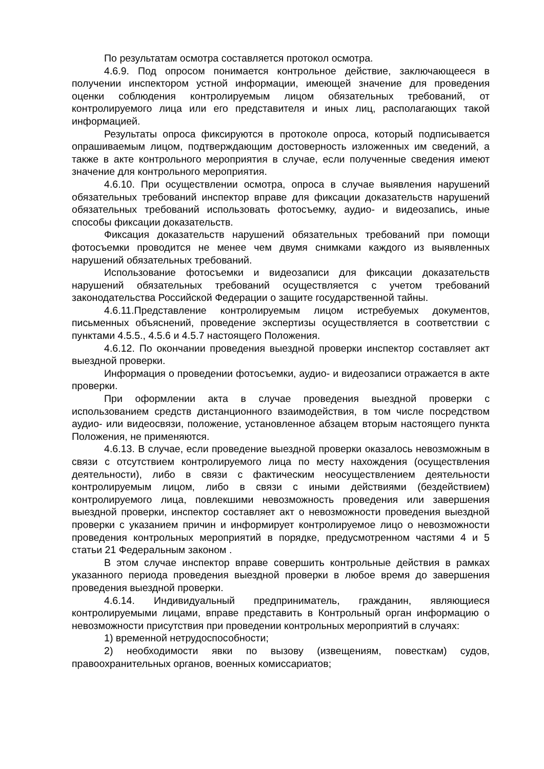По результатам осмотра составляется протокол осмотра.
4.6.9. Под опросом понимается контрольное действие, заключающееся в получении инспектором устной информации, имеющей значение для проведения оценки соблюдения контролируемым лицом обязательных требований, от контролируемого лица или его представителя и иных лиц, располагающих такой информацией.
Результаты опроса фиксируются в протоколе опроса, который подписывается опрашиваемым лицом, подтверждающим достоверность изложенных им сведений, а также в акте контрольного мероприятия в случае, если полученные сведения имеют значение для контрольного мероприятия.
4.6.10. При осуществлении осмотра, опроса в случае выявления нарушений обязательных требований инспектор вправе для фиксации доказательств нарушений обязательных требований использовать фотосъемку, аудио- и видеозапись, иные способы фиксации доказательств.
Фиксация доказательств нарушений обязательных требований при помощи фотосъемки проводится не менее чем двумя снимками каждого из выявленных нарушений обязательных требований.
Использование фотосъемки и видеозаписи для фиксации доказательств нарушений обязательных требований осуществляется с учетом требований законодательства Российской Федерации о защите государственной тайны.
4.6.11.Представление контролируемым лицом истребуемых документов, письменных объяснений, проведение экспертизы осуществляется в соответствии с пунктами 4.5.5., 4.5.6 и 4.5.7 настоящего Положения.
4.6.12. По окончании проведения выездной проверки инспектор составляет акт выездной проверки.
Информация о проведении фотосъемки, аудио- и видеозаписи отражается в акте проверки.
При оформлении акта в случае проведения выездной проверки с использованием средств дистанционного взаимодействия, в том числе посредством аудио- или видеосвязи, положение, установленное абзацем вторым настоящего пункта Положения, не применяются.
4.6.13. В случае, если проведение выездной проверки оказалось невозможным в связи с отсутствием контролируемого лица по месту нахождения (осуществления деятельности), либо в связи с фактическим неосуществлением деятельности контролируемым лицом, либо в связи с иными действиями (бездействием) контролируемого лица, повлекшими невозможность проведения или завершения выездной проверки, инспектор составляет акт о невозможности проведения выездной проверки с указанием причин и информирует контролируемое лицо о невозможности проведения контрольных мероприятий в порядке, предусмотренном частями 4 и 5 статьи 21 Федеральным законом .
В этом случае инспектор вправе совершить контрольные действия в рамках указанного периода проведения выездной проверки в любое время до завершения проведения выездной проверки.
4.6.14. Индивидуальный предприниматель, гражданин, являющиеся контролируемыми лицами, вправе представить в Контрольный орган информацию о невозможности присутствия при проведении контрольных мероприятий в случаях:
1) временной нетрудоспособности;
2) необходимости явки по вызову (извещениям, повесткам) судов, правоохранительных органов, военных комиссариатов;